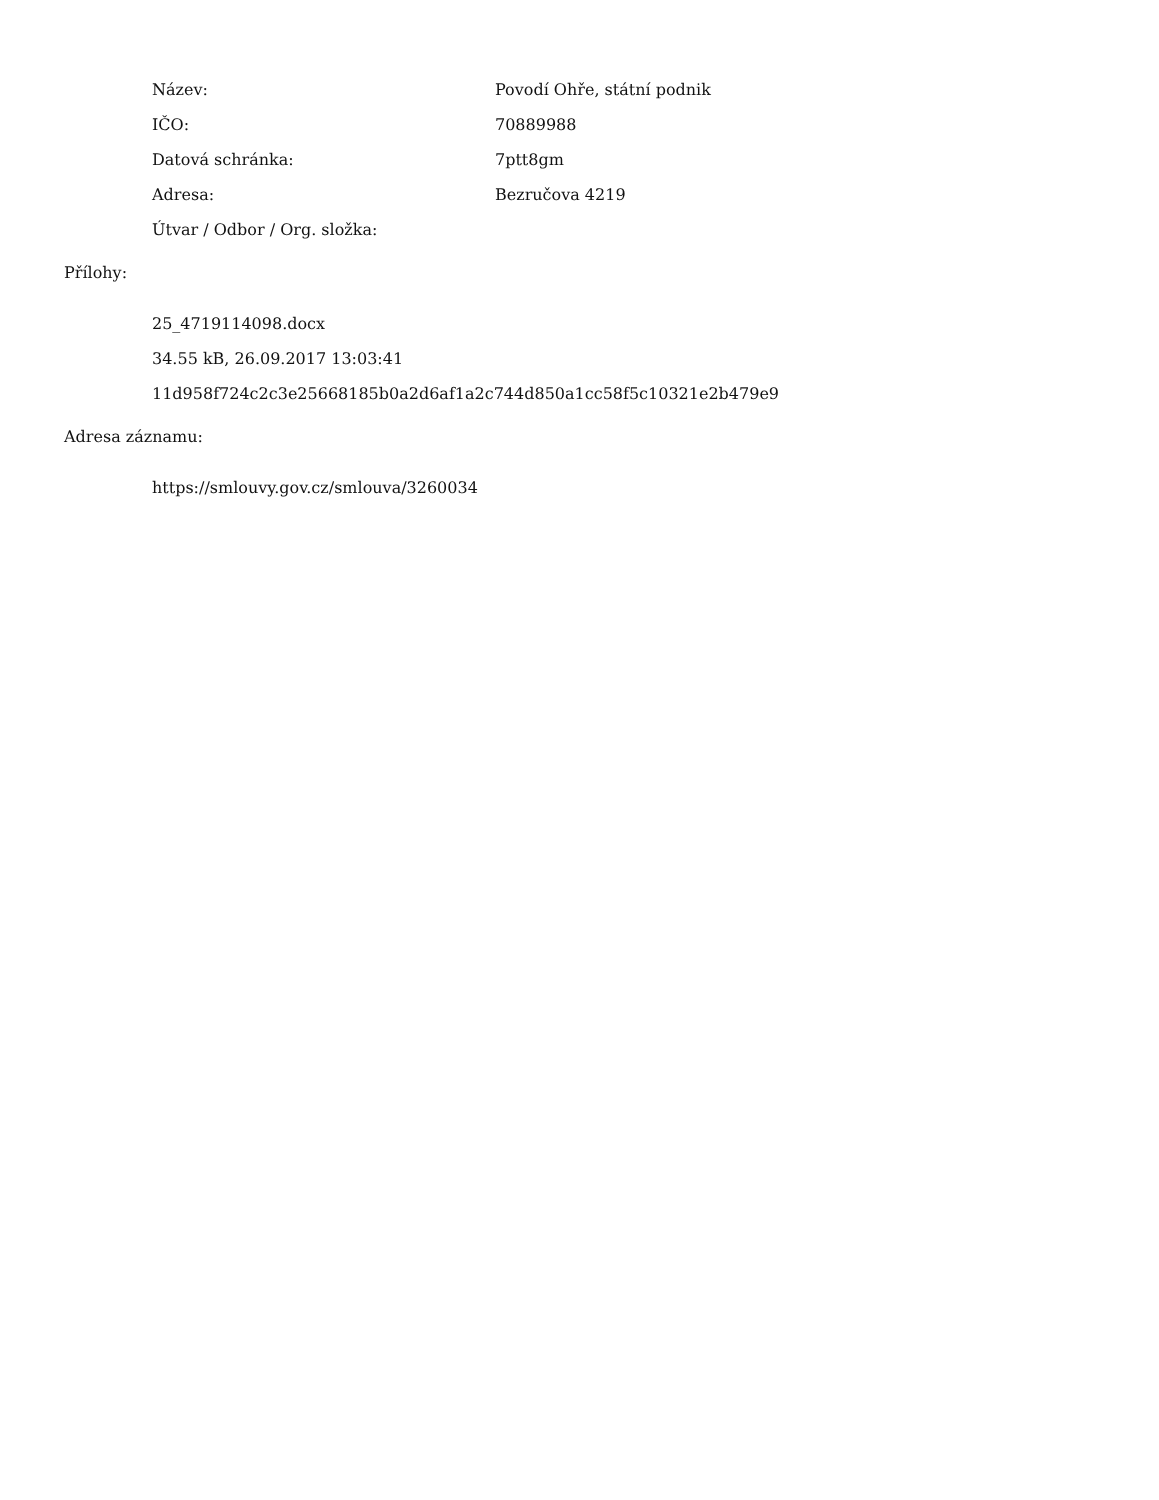Název: Povodí Ohře, státní podnik
IČO: 70889988
Datová schránka: 7ptt8gm
Adresa: Bezručova 4219
Útvar / Odbor / Org. složka:
Přílohy:
25_4719114098.docx
34.55 kB, 26.09.2017 13:03:41
11d958f724c2c3e25668185b0a2d6af1a2c744d850a1cc58f5c10321e2b479e9
Adresa záznamu:
https://smlouvy.gov.cz/smlouva/3260034